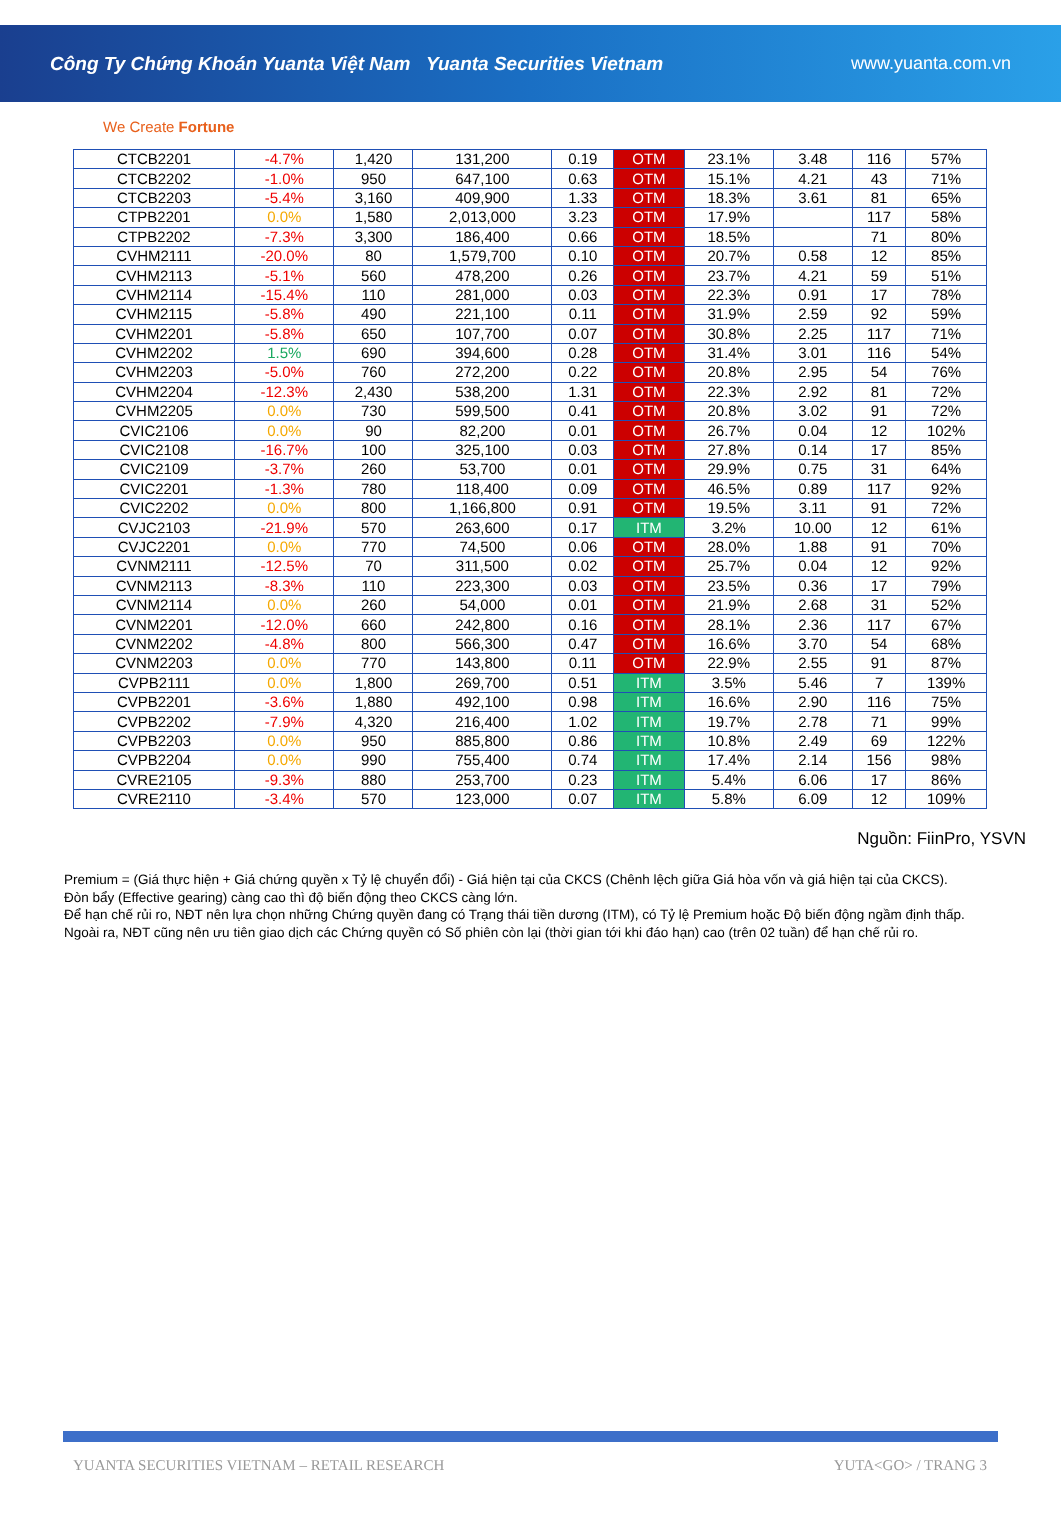Công Ty Chứng Khoán Yuanta Việt Nam Yuanta Securities Vietnam www.yuanta.com.vn
We Create Fortune
| CTCB2201 | -4.7% | 1,420 | 131,200 | 0.19 | OTM | 23.1% | 3.48 | 116 | 57% |
| CTCB2202 | -1.0% | 950 | 647,100 | 0.63 | OTM | 15.1% | 4.21 | 43 | 71% |
| CTCB2203 | -5.4% | 3,160 | 409,900 | 1.33 | OTM | 18.3% | 3.61 | 81 | 65% |
| CTPB2201 | 0.0% | 1,580 | 2,013,000 | 3.23 | OTM | 17.9% | | 117 | 58% |
| CTPB2202 | -7.3% | 3,300 | 186,400 | 0.66 | OTM | 18.5% | | 71 | 80% |
| CVHM2111 | -20.0% | 80 | 1,579,700 | 0.10 | OTM | 20.7% | 0.58 | 12 | 85% |
| CVHM2113 | -5.1% | 560 | 478,200 | 0.26 | OTM | 23.7% | 4.21 | 59 | 51% |
| CVHM2114 | -15.4% | 110 | 281,000 | 0.03 | OTM | 22.3% | 0.91 | 17 | 78% |
| CVHM2115 | -5.8% | 490 | 221,100 | 0.11 | OTM | 31.9% | 2.59 | 92 | 59% |
| CVHM2201 | -5.8% | 650 | 107,700 | 0.07 | OTM | 30.8% | 2.25 | 117 | 71% |
| CVHM2202 | 1.5% | 690 | 394,600 | 0.28 | OTM | 31.4% | 3.01 | 116 | 54% |
| CVHM2203 | -5.0% | 760 | 272,200 | 0.22 | OTM | 20.8% | 2.95 | 54 | 76% |
| CVHM2204 | -12.3% | 2,430 | 538,200 | 1.31 | OTM | 22.3% | 2.92 | 81 | 72% |
| CVHM2205 | 0.0% | 730 | 599,500 | 0.41 | OTM | 20.8% | 3.02 | 91 | 72% |
| CVIC2106 | 0.0% | 90 | 82,200 | 0.01 | OTM | 26.7% | 0.04 | 12 | 102% |
| CVIC2108 | -16.7% | 100 | 325,100 | 0.03 | OTM | 27.8% | 0.14 | 17 | 85% |
| CVIC2109 | -3.7% | 260 | 53,700 | 0.01 | OTM | 29.9% | 0.75 | 31 | 64% |
| CVIC2201 | -1.3% | 780 | 118,400 | 0.09 | OTM | 46.5% | 0.89 | 117 | 92% |
| CVIC2202 | 0.0% | 800 | 1,166,800 | 0.91 | OTM | 19.5% | 3.11 | 91 | 72% |
| CVJC2103 | -21.9% | 570 | 263,600 | 0.17 | ITM | 3.2% | 10.00 | 12 | 61% |
| CVJC2201 | 0.0% | 770 | 74,500 | 0.06 | OTM | 28.0% | 1.88 | 91 | 70% |
| CVNM2111 | -12.5% | 70 | 311,500 | 0.02 | OTM | 25.7% | 0.04 | 12 | 92% |
| CVNM2113 | -8.3% | 110 | 223,300 | 0.03 | OTM | 23.5% | 0.36 | 17 | 79% |
| CVNM2114 | 0.0% | 260 | 54,000 | 0.01 | OTM | 21.9% | 2.68 | 31 | 52% |
| CVNM2201 | -12.0% | 660 | 242,800 | 0.16 | OTM | 28.1% | 2.36 | 117 | 67% |
| CVNM2202 | -4.8% | 800 | 566,300 | 0.47 | OTM | 16.6% | 3.70 | 54 | 68% |
| CVNM2203 | 0.0% | 770 | 143,800 | 0.11 | OTM | 22.9% | 2.55 | 91 | 87% |
| CVPB2111 | 0.0% | 1,800 | 269,700 | 0.51 | ITM | 3.5% | 5.46 | 7 | 139% |
| CVPB2201 | -3.6% | 1,880 | 492,100 | 0.98 | ITM | 16.6% | 2.90 | 116 | 75% |
| CVPB2202 | -7.9% | 4,320 | 216,400 | 1.02 | ITM | 19.7% | 2.78 | 71 | 99% |
| CVPB2203 | 0.0% | 950 | 885,800 | 0.86 | ITM | 10.8% | 2.49 | 69 | 122% |
| CVPB2204 | 0.0% | 990 | 755,400 | 0.74 | ITM | 17.4% | 2.14 | 156 | 98% |
| CVRE2105 | -9.3% | 880 | 253,700 | 0.23 | ITM | 5.4% | 6.06 | 17 | 86% |
| CVRE2110 | -3.4% | 570 | 123,000 | 0.07 | ITM | 5.8% | 6.09 | 12 | 109% |
Nguồn: FiinPro, YSVN
Premium = (Giá thực hiện + Giá chứng quyền x Tỷ lệ chuyển đổi) - Giá hiện tại của CKCS (Chênh lệch giữa Giá hòa vốn và giá hiện tại của CKCS).
Đòn bẩy (Effective gearing) càng cao thì độ biến động theo CKCS càng lớn.
Để hạn chế rủi ro, NĐT nên lựa chọn những Chứng quyền đang có Trạng thái tiền dương (ITM), có Tỷ lệ Premium hoặc Độ biến động ngầm định thấp.
Ngoài ra, NĐT cũng nên ưu tiên giao dịch các Chứng quyền có Số phiên còn lại (thời gian tới khi đáo hạn) cao (trên 02 tuần) để hạn chế rủi ro.
YUANTA SECURITIES VIETNAM – RETAIL RESEARCH YUTA<GO> / TRANG 3